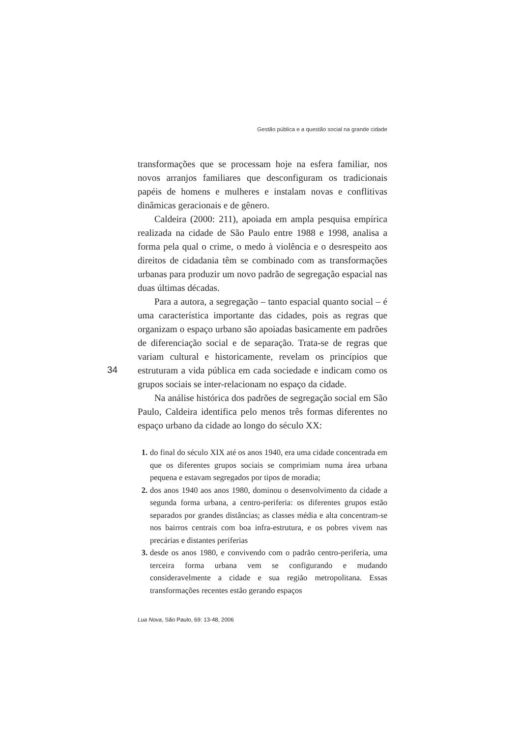Gestão pública e a questão social na grande cidade
transformações que se processam hoje na esfera familiar, nos novos arranjos familiares que desconfiguram os tradicionais papéis de homens e mulheres e instalam novas e conflitivas dinâmicas geracionais e de gênero.
Caldeira (2000: 211), apoiada em ampla pesquisa empírica realizada na cidade de São Paulo entre 1988 e 1998, analisa a forma pela qual o crime, o medo à violência e o desrespeito aos direitos de cidadania têm se combinado com as transformações urbanas para produzir um novo padrão de segregação espacial nas duas últimas décadas.
Para a autora, a segregação – tanto espacial quanto social – é uma característica importante das cidades, pois as regras que organizam o espaço urbano são apoiadas basicamente em padrões de diferenciação social e de separação. Trata-se de regras que variam cultural e historicamente, revelam os princípios que estruturam a vida pública em cada sociedade e indicam como os grupos sociais se inter-relacionam no espaço da cidade.
Na análise histórica dos padrões de segregação social em São Paulo, Caldeira identifica pelo menos três formas diferentes no espaço urbano da cidade ao longo do século XX:
1. do final do século XIX até os anos 1940, era uma cidade concentrada em que os diferentes grupos sociais se comprimiam numa área urbana pequena e estavam segregados por tipos de moradia;
2. dos anos 1940 aos anos 1980, dominou o desenvolvimento da cidade a segunda forma urbana, a centro-periferia: os diferentes grupos estão separados por grandes distâncias; as classes média e alta concentram-se nos bairros centrais com boa infra-estrutura, e os pobres vivem nas precárias e distantes periferias
3. desde os anos 1980, e convivendo com o padrão centro-periferia, uma terceira forma urbana vem se configurando e mudando consideravelmente a cidade e sua região metropolitana. Essas transformações recentes estão gerando espaços
34
Lua Nova, São Paulo, 69: 13-48, 2006